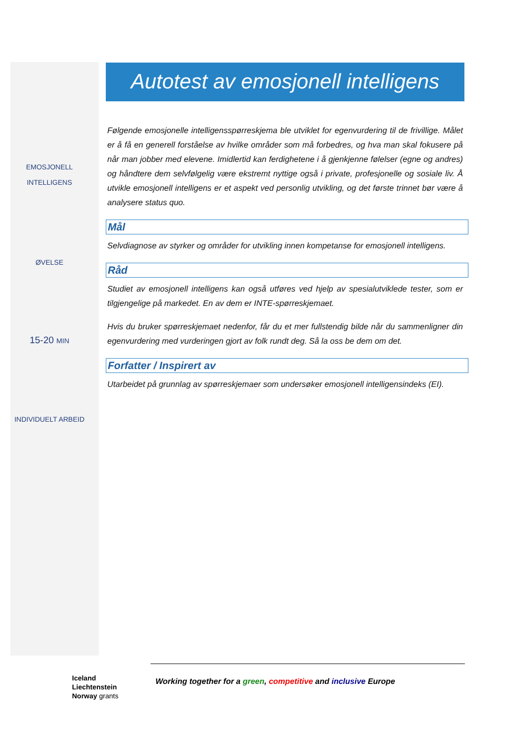EMOSJONELL
INTELLIGENS
ØVELSE
15-20 MIN
INDIVIDUELT ARBEID
Autotest av emosjonell intelligens
Følgende emosjonelle intelligensspørreskjema ble utviklet for egenvurdering til de frivillige. Målet er å få en generell forståelse av hvilke områder som må forbedres, og hva man skal fokusere på når man jobber med elevene. Imidlertid kan ferdighetene i å gjenkjenne følelser (egne og andres) og håndtere dem selvfølgelig være ekstremt nyttige også i private, profesjonelle og sosiale liv. Å utvikle emosjonell intelligens er et aspekt ved personlig utvikling, og det første trinnet bør være å analysere status quo.
Mål
Selvdiagnose av styrker og områder for utvikling innen kompetanse for emosjonell intelligens.
Råd
Studiet av emosjonell intelligens kan også utføres ved hjelp av spesialutviklede tester, som er tilgjengelige på markedet. En av dem er INTE-spørreskjemaet.
Hvis du bruker spørreskjemaet nedenfor, får du et mer fullstendig bilde når du sammenligner din egenvurdering med vurderingen gjort av folk rundt deg. Så la oss be dem om det.
Forfatter / Inspirert av
Utarbeidet på grunnlag av spørreskjemaer som undersøker emosjonell intelligensindeks (EI).
Iceland
Liechtenstein
Norway grants
Working together for a green, competitive and inclusive Europe